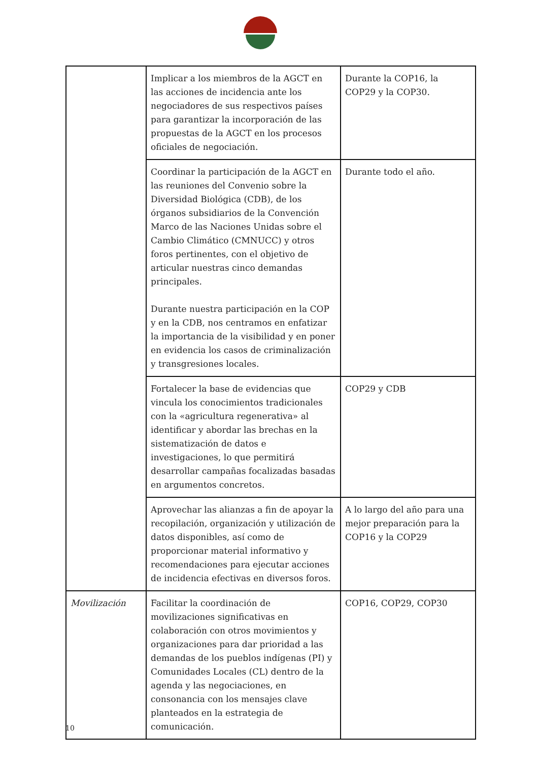| | Implicar a los miembros de la AGCT en las acciones de incidencia ante los negociadores de sus respectivos países para garantizar la incorporación de las propuestas de la AGCT en los procesos oficiales de negociación. | Durante la COP16, la COP29 y la COP30. |
| | Coordinar la participación de la AGCT en las reuniones del Convenio sobre la Diversidad Biológica (CDB), de los órganos subsidiarios de la Convención Marco de las Naciones Unidas sobre el Cambio Climático (CMNUCC) y otros foros pertinentes, con el objetivo de articular nuestras cinco demandas principales. Durante nuestra participación en la COP y en la CDB, nos centramos en enfatizar la importancia de la visibilidad y en poner en evidencia los casos de criminalización y transgresiones locales. | Durante todo el año. |
| | Fortalecer la base de evidencias que vincula los conocimientos tradicionales con la «agricultura regenerativa» al identificar y abordar las brechas en la sistematización de datos e investigaciones, lo que permitirá desarrollar campañas focalizadas basadas en argumentos concretos. | COP29 y CDB |
| | Aprovechar las alianzas a fin de apoyar la recopilación, organización y utilización de datos disponibles, así como de proporcionar material informativo y recomendaciones para ejecutar acciones de incidencia efectivas en diversos foros. | A lo largo del año para una mejor preparación para la COP16 y la COP29 |
| Movilización | Facilitar la coordinación de movilizaciones significativas en colaboración con otros movimientos y organizaciones para dar prioridad a las demandas de los pueblos indígenas (PI) y Comunidades Locales (CL) dentro de la agenda y las negociaciones, en consonancia con los mensajes clave planteados en la estrategia de comunicación. | COP16, COP29, COP30 |
10